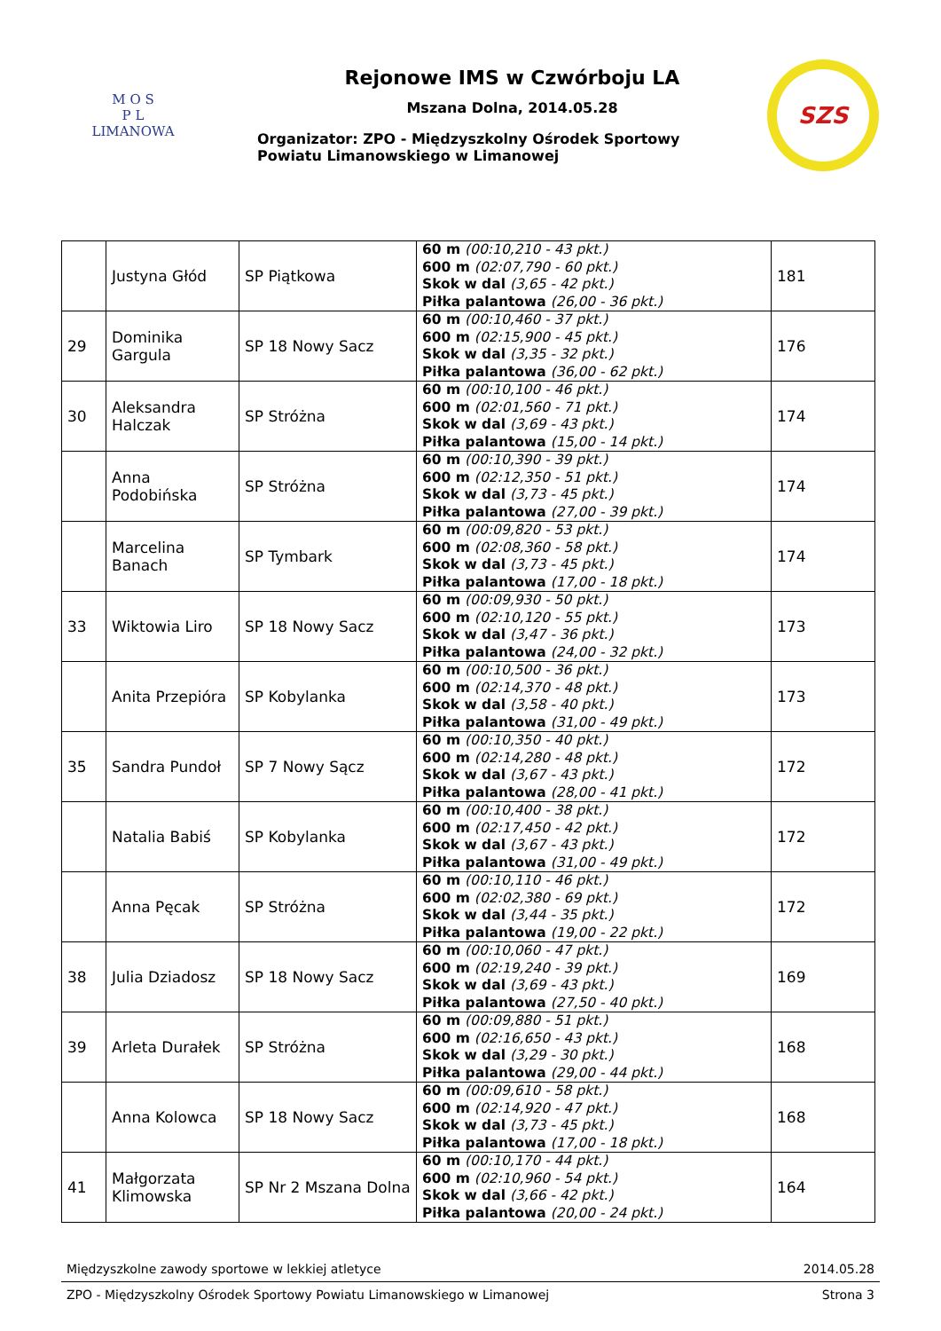M O S
P L
LIMANOWA
Rejonowe IMS w Czwórboju LA
Mszana Dolna, 2014.05.28
Organizator: ZPO - Międzyszkolny Ośrodek Sportowy
Powiatu Limanowskiego w Limanowej
SZS
| | Justyna Głód | SP Piątkowa | 60 m (00:10,210 - 43 pkt.) 600 m (02:07,790 - 60 pkt.) Skok w dal (3,65 - 42 pkt.) Piłka palantowa (26,00 - 36 pkt.) | 181 |
| 29 | Dominika Gargula | SP 18 Nowy Sacz | 60 m (00:10,460 - 37 pkt.) 600 m (02:15,900 - 45 pkt.) Skok w dal (3,35 - 32 pkt.) Piłka palantowa (36,00 - 62 pkt.) | 176 |
| 30 | Aleksandra Halczak | SP Stróżna | 60 m (00:10,100 - 46 pkt.) 600 m (02:01,560 - 71 pkt.) Skok w dal (3,69 - 43 pkt.) Piłka palantowa (15,00 - 14 pkt.) | 174 |
| | Anna Podobińska | SP Stróżna | 60 m (00:10,390 - 39 pkt.) 600 m (02:12,350 - 51 pkt.) Skok w dal (3,73 - 45 pkt.) Piłka palantowa (27,00 - 39 pkt.) | 174 |
| | Marcelina Banach | SP Tymbark | 60 m (00:09,820 - 53 pkt.) 600 m (02:08,360 - 58 pkt.) Skok w dal (3,73 - 45 pkt.) Piłka palantowa (17,00 - 18 pkt.) | 174 |
| 33 | Wiktowia Liro | SP 18 Nowy Sacz | 60 m (00:09,930 - 50 pkt.) 600 m (02:10,120 - 55 pkt.) Skok w dal (3,47 - 36 pkt.) Piłka palantowa (24,00 - 32 pkt.) | 173 |
| | Anita Przepióra | SP Kobylanka | 60 m (00:10,500 - 36 pkt.) 600 m (02:14,370 - 48 pkt.) Skok w dal (3,58 - 40 pkt.) Piłka palantowa (31,00 - 49 pkt.) | 173 |
| 35 | Sandra Pundoł | SP 7 Nowy Sącz | 60 m (00:10,350 - 40 pkt.) 600 m (02:14,280 - 48 pkt.) Skok w dal (3,67 - 43 pkt.) Piłka palantowa (28,00 - 41 pkt.) | 172 |
| | Natalia Babiś | SP Kobylanka | 60 m (00:10,400 - 38 pkt.) 600 m (02:17,450 - 42 pkt.) Skok w dal (3,67 - 43 pkt.) Piłka palantowa (31,00 - 49 pkt.) | 172 |
| | Anna Pęcak | SP Stróżna | 60 m (00:10,110 - 46 pkt.) 600 m (02:02,380 - 69 pkt.) Skok w dal (3,44 - 35 pkt.) Piłka palantowa (19,00 - 22 pkt.) | 172 |
| 38 | Julia Dziadosz | SP 18 Nowy Sacz | 60 m (00:10,060 - 47 pkt.) 600 m (02:19,240 - 39 pkt.) Skok w dal (3,69 - 43 pkt.) Piłka palantowa (27,50 - 40 pkt.) | 169 |
| 39 | Arleta Durałek | SP Stróżna | 60 m (00:09,880 - 51 pkt.) 600 m (02:16,650 - 43 pkt.) Skok w dal (3,29 - 30 pkt.) Piłka palantowa (29,00 - 44 pkt.) | 168 |
| | Anna Kolowca | SP 18 Nowy Sacz | 60 m (00:09,610 - 58 pkt.) 600 m (02:14,920 - 47 pkt.) Skok w dal (3,73 - 45 pkt.) Piłka palantowa (17,00 - 18 pkt.) | 168 |
| 41 | Małgorzata Klimowska | SP Nr 2 Mszana Dolna | 60 m (00:10,170 - 44 pkt.) 600 m (02:10,960 - 54 pkt.) Skok w dal (3,66 - 42 pkt.) Piłka palantowa (20,00 - 24 pkt.) | 164 |
Międzyszkolne zawody sportowe w lekkiej atletyce 2014.05.28
ZPO - Międzyszkolny Ośrodek Sportowy Powiatu Limanowskiego w Limanowej Strona 3